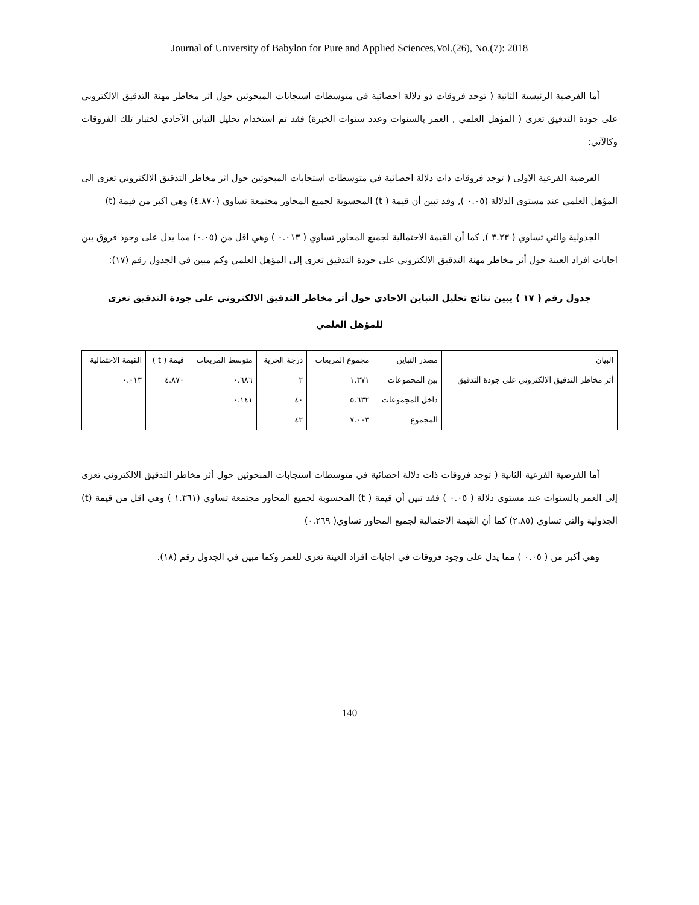Journal of University of Babylon for Pure and Applied Sciences,Vol.(26), No.(7): 2018
أما الفرضية الرئيسية الثانية ( توجد فروقات ذو دلالة احصائية في متوسطات استجابات المبحوثين حول اثر مخاطر مهنة التدقيق الالكتروني على جودة التدقيق تعزى ( المؤهل العلمي , العمر بالسنوات وعدد سنوات الخبرة) فقد تم استخدام تحليل التباين الآحادي لختبار تلك الفروقات وكالآتي:
الفرضية الفرعية الاولى ( توجد فروقات ذات دلالة احصائية في متوسطات استجابات المبحوثين حول اثر مخاطر التدقيق الالكتروني تعزى الى المؤهل العلمي عند مستوى الدلالة (٠.٠٥ ), وقد تبين أن قيمة ( t) المحسوبة لجميع المحاور مجتمعة تساوي (٤.٨٧٠) وهي اكبر من قيمة (t)
الجدولية والتي تساوي ( ٣.٢٣ ), كما أن القيمة الاحتمالية لجميع المحاور تساوي ( ٠.٠١٣ ) وهي اقل من (٠.٠٥) مما يدل على وجود فروق بين اجابات افراد العينة حول أثر مخاطر مهنة التدقيق الالكتروني على جودة التدقيق تعزى إلى المؤهل العلمي وكم مبين في الجدول رقم (١٧):
جدول رقم ( ١٧ ) يبين نتائج تحليل التباين الاحادي حول أثر مخاطر التدقيق الالكتروني على جودة التدقيق تعزى
للمؤهل العلمي
| البيان | مصدر التباين | مجموع المربعات | درجة الحرية | متوسط المربعات | قيمة ( t ) | القيمة الاحتمالية |
| أثر مخاطر التدقيق الالكتروني على جودة التدقيق | بين المجموعات | ١.٣٧١ | ٢ | ٠.٦٨٦ | ٤.٨٧٠ | ٠.٠١٣ |
| | داخل المجموعات | ٥.٦٣٢ | ٤٠ | ٠.١٤١ | | |
| | المجموع | ٧.٠٠٣ | ٤٢ | | | |
أما الفرضية الفرعية الثانية ( توجد فروقات ذات دلالة احصائية في متوسطات استجابات المبحوثين حول أثر مخاطر التدقيق الالكتروني تعزى إلى العمر بالسنوات عند مستوى دلالة ( ٠.٠٥ ) فقد تبين أن قيمة ( t) المحسوبة لجميع المحاور مجتمعة تساوي (١.٣٦١ ) وهي اقل من قيمة (t) الجدولية والتي تساوي (٢.٨٥) كما أن القيمة الاحتمالية لجميع المحاور تساوي( ٠.٢٦٩)
وهي أكبر من ( ٠.٠٥ ) مما يدل على وجود فروقات في اجابات افراد العينة تعزى للعمر وكما مبين في الجدول رقم (١٨).
140